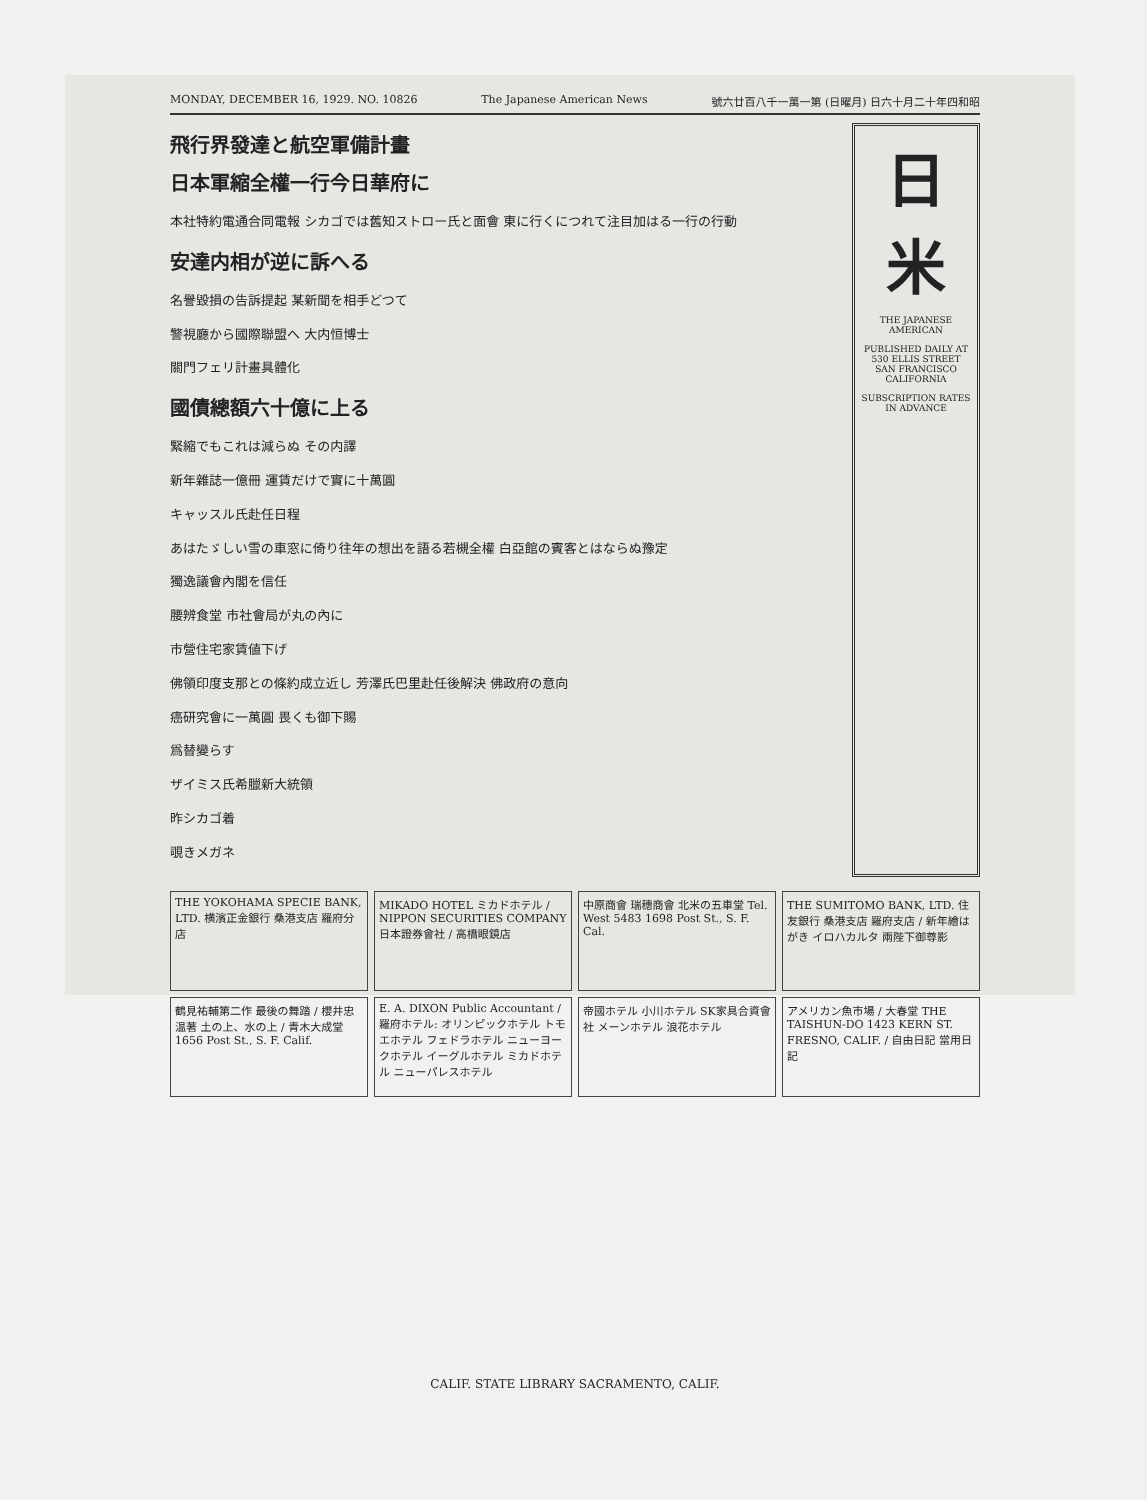MONDAY, DECEMBER 16, 1929. NO. 10826 The Japanese American News 號六廿百八千一萬一第 (日曜月) 日六十月二十年四和昭
飛行界發達と航空軍備計畫
日本軍縮全權一行今日華府に
本社特約電通合同電報 シカゴでは舊知ストロー氏と面會 東に行くにつれて注目加はる一行の行動
安達内相が逆に訴へる
名譽毀損の告訴提起 某新聞を相手どつて
警視廳から國際聯盟へ 大内恒博士
關門フェリ計畫具體化
國債總額六十億に上る
緊縮でもこれは減らぬ その内譯
新年雜誌一億冊 運賃だけで實に十萬圓
キャッスル氏赴任日程
あはたゞしい雪の車窓に倚り往年の想出を語る若槻全權 白亞館の賓客とはならぬ豫定
獨逸議會內閣を信任
腰辨食堂 市社會局が丸の內に
市營住宅家賃値下げ
佛領印度支那との條約成立近し 芳澤氏巴里赴任後解決 佛政府の意向
癌研究會に一萬圓 畏くも御下賜
爲替變らす
ザイミス氏希臘新大統領
昨シカゴ着
覗きメガネ
日米
THE JAPANESE AMERICAN
PUBLISHED DAILY AT 530 ELLIS STREET SAN FRANCISCO CALIFORNIA
SUBSCRIPTION RATES IN ADVANCE
THE YOKOHAMA SPECIE BANK, LTD. 横濱正金銀行 桑港支店 羅府分店
MIKADO HOTEL ミカドホテル / NIPPON SECURITIES COMPANY 日本證券會社 / 高橋眼鏡店
中原商會 瑞穗商會 北米の五車堂 Tel. West 5483 1698 Post St., S. F. Cal.
THE SUMITOMO BANK, LTD. 住友銀行 桑港支店 羅府支店 / 新年繪はがき イロハカルタ 兩陛下御尊影
鶴見祐輔第二作 最後の舞踏 / 櫻井忠温著 土の上、水の上 / 青木大成堂 1656 Post St., S. F. Calif.
E. A. DIXON Public Accountant / 羅府ホテル: オリンピックホテル トモエホテル フェドラホテル ニューヨークホテル イーグルホテル ミカドホテル ニューパレスホテル
帝國ホテル 小川ホテル SK家具合資會社 メーンホテル 浪花ホテル
アメリカン魚市場 / 大春堂 THE TAISHUN-DO 1423 KERN ST. FRESNO, CALIF. / 自由日記 當用日記
CALIF. STATE LIBRARY SACRAMENTO, CALIF.